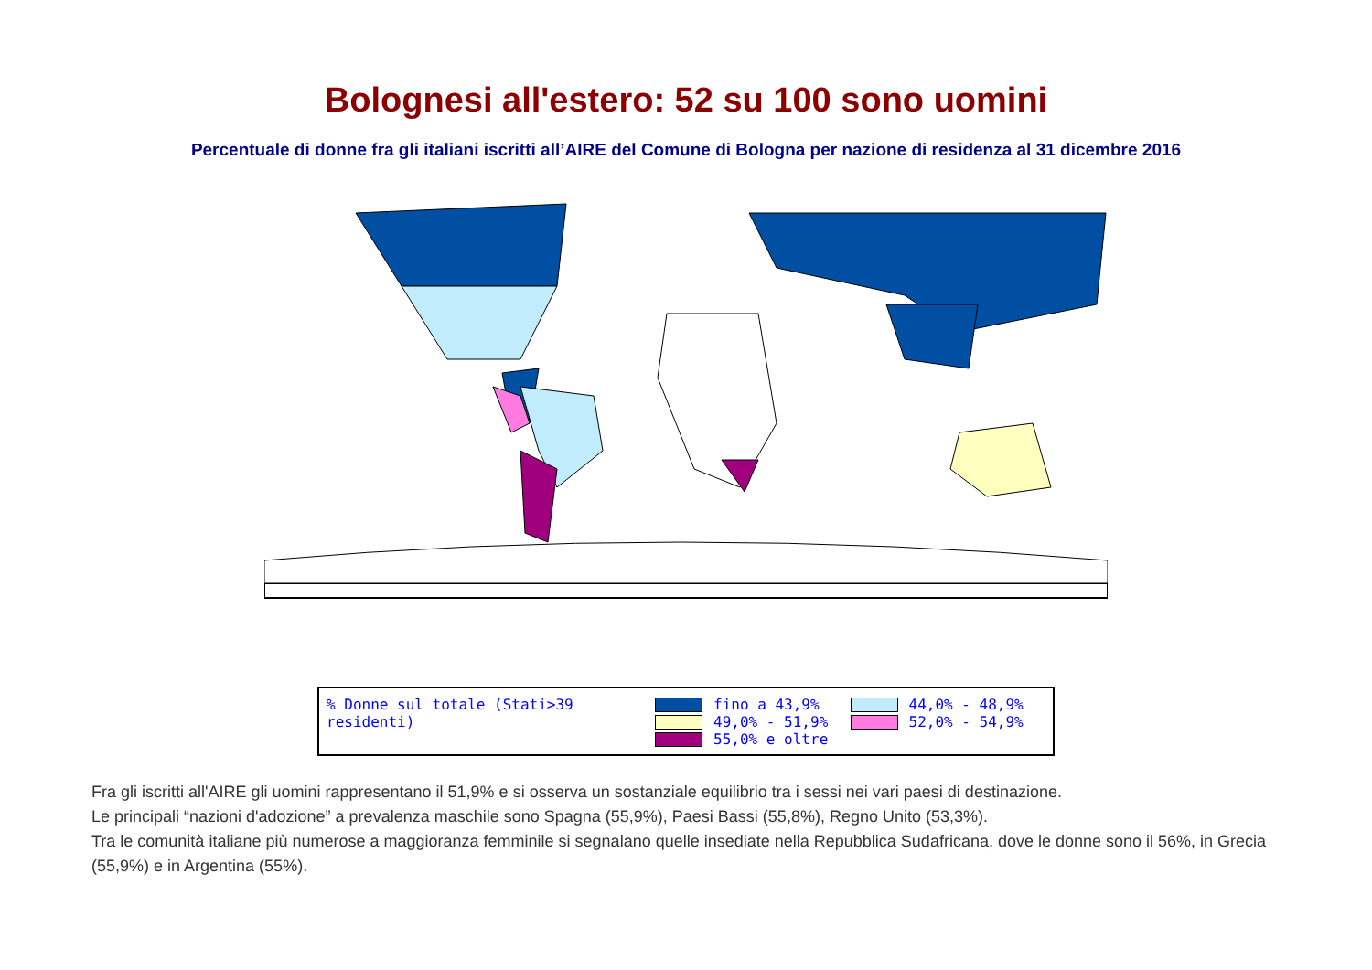Bolognesi all'estero: 52 su 100 sono uomini
Percentuale di donne fra gli italiani iscritti all’AIRE del Comune di Bologna per nazione di residenza al 31 dicembre 2016
% Donne sul totale (Stati>39 residenti)
fino a 43,9%
49,0% - 51,9%
55,0% e oltre
44,0% - 48,9%
52,0% - 54,9%
Fra gli iscritti all'AIRE gli uomini rappresentano il 51,9% e si osserva un sostanziale equilibrio tra i sessi nei vari paesi di destinazione.
Le principali “nazioni d'adozione” a prevalenza maschile sono Spagna (55,9%), Paesi Bassi (55,8%), Regno Unito (53,3%).
Tra le comunità italiane più numerose a maggioranza femminile si segnalano quelle insediate nella Repubblica Sudafricana, dove le donne sono il 56%, in Grecia (55,9%) e in Argentina (55%).